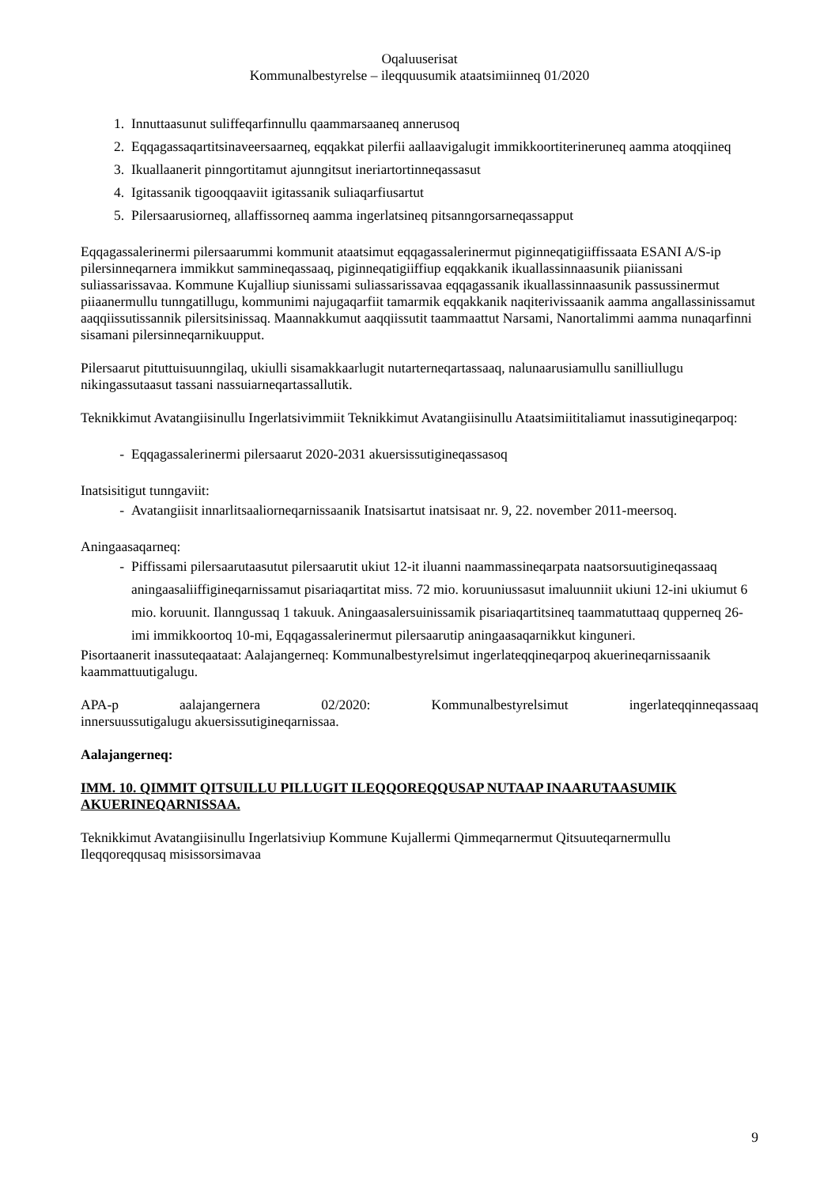Oqaluuserisat
Kommunalbestyrelse – ileqquusumik ataatsimiinneq 01/2020
1. Innuttaasunut suliffeqarfinnullu qaammarsaaneq annerusoq
2. Eqqagassaqartitsinaveersaarneq, eqqakkat pilerfii aallaavigalugit immikkoortiterineruneq aamma atoqqiineq
3. Ikuallaanerit pinngortitamut ajunngitsut ineriartortinneqassasut
4. Igitassanik tigooqqaaviit igitassanik suliaqarfiusartut
5. Pilersaarusiorneq, allaffissorneq aamma ingerlatsineq pitsanngorsarneqassapput
Eqqagassalerinermi pilersaarummi kommunit ataatsimut eqqagassalerinermut piginneqatigiiffissaata ESANI A/S-ip pilersinneqarnera immikkut sammineqassaaq, piginneqatigiiffiup eqqakkanik ikuallassinnaasunik piianissani suliassarissavaa. Kommune Kujalliup siunissami suliassarissavaa eqqagassanik ikuallassinnaasunik passussinermut piiaanermullu tunngatillugu, kommunimi najugaqarfiit tamarmik eqqakkanik naqiterivissaanik aamma angallassinissamut aaqqiissutissannik pilersitsinissaq. Maannakkumut aaqqiissutit taammaattut Narsami, Nanortalimmi aamma nunaqarfinni sisamani pilersinneqarnikuupput.
Pilersaarut pituttuisuunngilaq, ukiulli sisamakkaarlugit nutarterneqartassaaq, nalunaarusiamullu sanilliullugu nikingassutaasut tassani nassuiarneqartassallutik.
Teknikkimut Avatangiisinullu Ingerlatsivimmiit Teknikkimut Avatangiisinullu Ataatsimiititaliamut inassutigineqarpoq:
- Eqqagassalerinermi pilersaarut 2020-2031 akuersissutigineqassasoq
Inatsisitigut tunngaviit:
- Avatangiisit innarlitsaaliorneqarnissaanik Inatsisartut inatsisaat nr. 9, 22. november 2011-meersoq.
Aningaasaqarneq:
- Piffissami pilersaarutaasutut pilersaarutit ukiut 12-it iluanni naammassineqarpata naatsorsuutigineqassaaq aningaasaliiffigineqarnissamut pisariaqartitat miss. 72 mio. koruuniussasut imaluunniit ukiuni 12-ini ukiumut 6 mio. koruunit. Ilanngussaq 1 takuuk. Aningaasalersuinissamik pisariaqartitsineq taammatuttaaq qupperneq 26-imi immikkoortoq 10-mi, Eqqagassalerinermut pilersaarutip aningaasaqarnikkut kinguneri.
Pisortaanerit inassuteqaataat: Aalajangerneq: Kommunalbestyrelsimut ingerlateqqineqarpoq akuerineqarnissaanik kaammattuutigalugu.
APA-p aalajangernera 02/2020: Kommunalbestyrelsimut ingerlateqqinneqassaaq
innersuussutigalugu akuersissutigineqarnissaa.
Aalajangerneq:
IMM. 10. QIMMIT QITSUILLU PILLUGIT ILEQQOREQQUSAP NUTAAP INAARUTAASUMIK AKUERINEQARNISSAA.
Teknikkimut Avatangiisinullu Ingerlatsiviup Kommune Kujallermi Qimmeqarnermut Qitsuuteqarnermullu Ileqqoreqqusaq misissorsimavaa
9